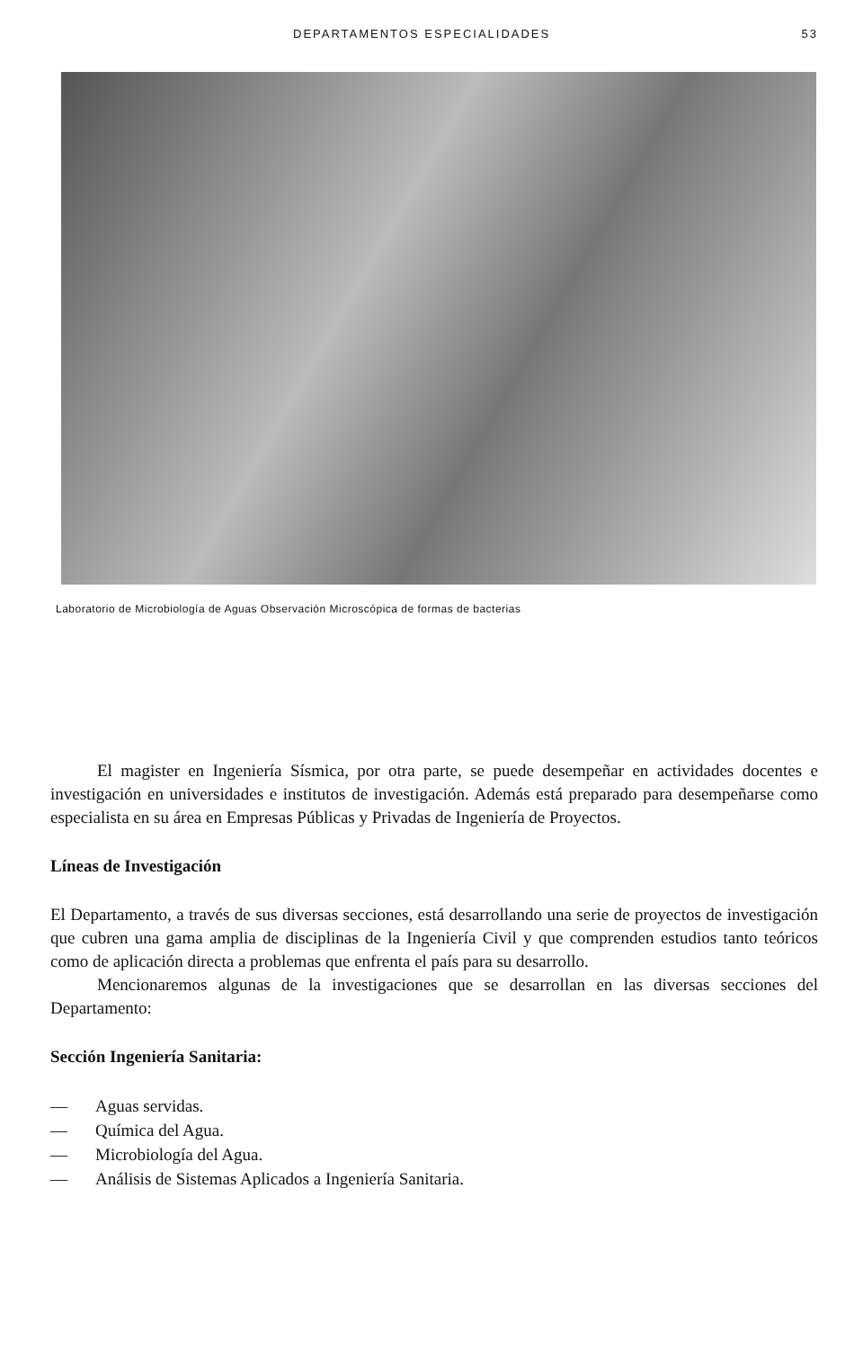DEPARTAMENTOS ESPECIALIDADES 53
Laboratorio de Microbiología de Aguas Observación Microscópica de formas de bacterias
El magister en Ingeniería Sísmica, por otra parte, se puede desempeñar en actividades docentes e investigación en universidades e institutos de investigación. Además está preparado para desempeñarse como especialista en su área en Empresas Públicas y Privadas de Ingeniería de Proyectos.
Líneas de Investigación
El Departamento, a través de sus diversas secciones, está desarrollando una serie de proyectos de investigación que cubren una gama amplia de disciplinas de la Ingeniería Civil y que comprenden estudios tanto teóricos como de aplicación directa a problemas que enfrenta el país para su desarrollo.
Mencionaremos algunas de la investigaciones que se desarrollan en las diversas secciones del Departamento:
Sección Ingeniería Sanitaria:
— Aguas servidas.
— Química del Agua.
— Microbiología del Agua.
— Análisis de Sistemas Aplicados a Ingeniería Sanitaria.